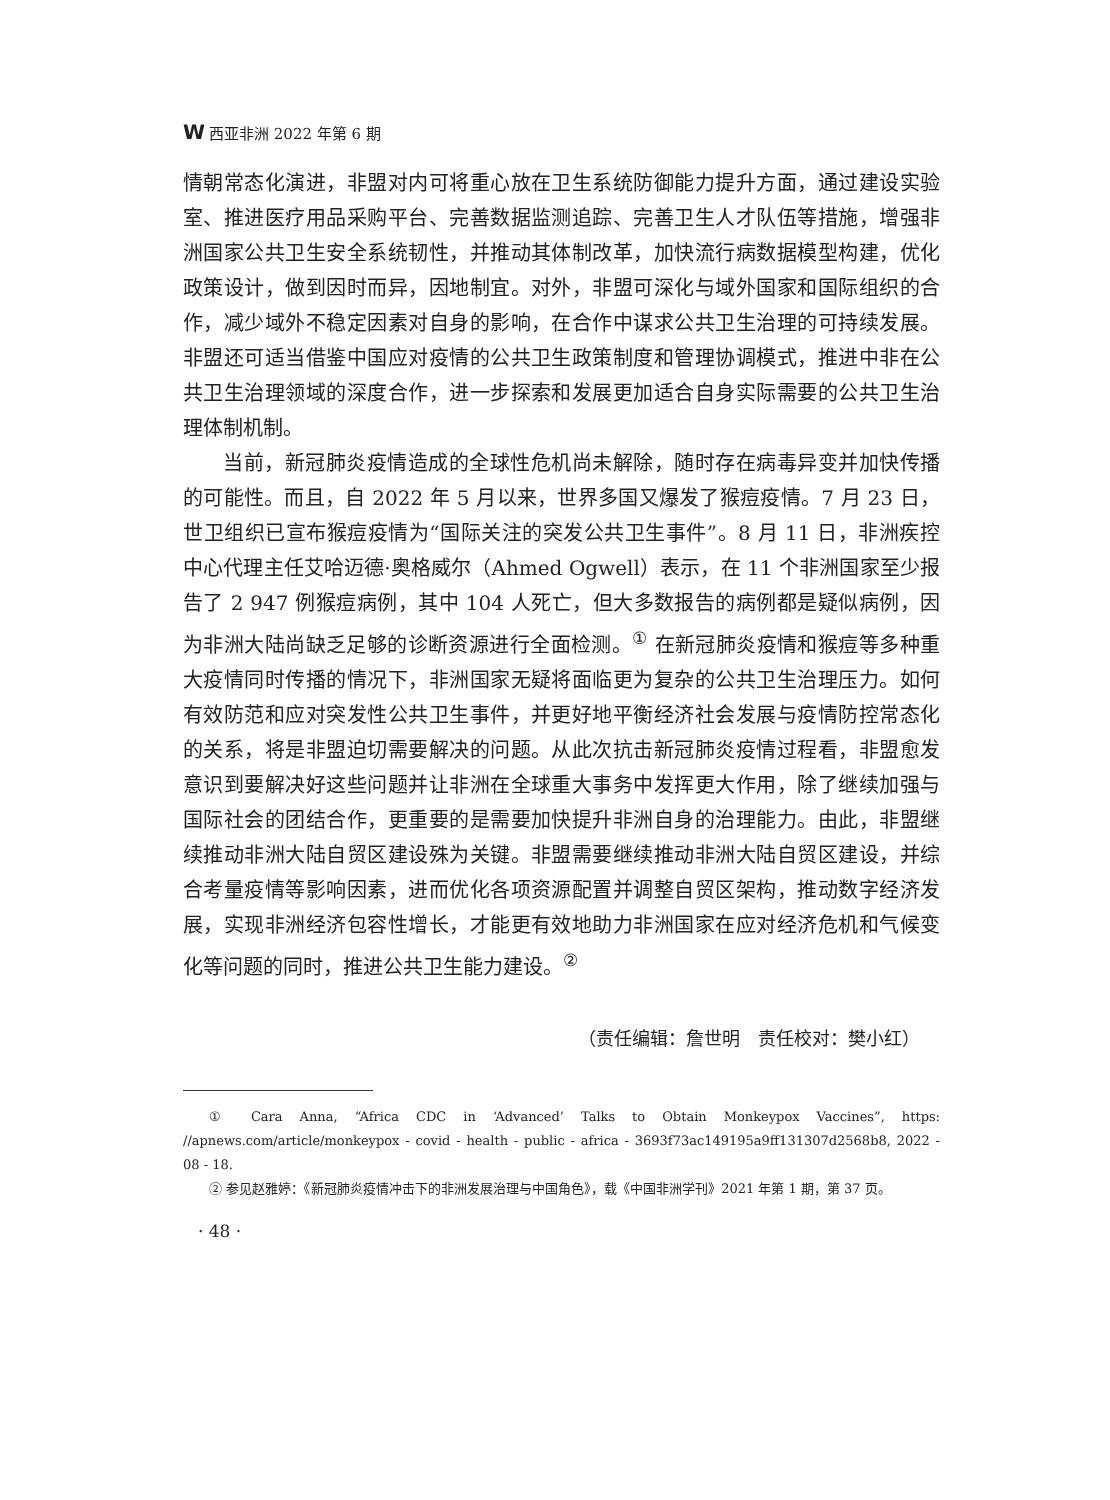W西亚非洲 2022 年第 6 期
情朝常态化演进，非盟对内可将重心放在卫生系统防御能力提升方面，通过建设实验室、推进医疗用品采购平台、完善数据监测追踪、完善卫生人才队伍等措施，增强非洲国家公共卫生安全系统韧性，并推动其体制改革，加快流行病数据模型构建，优化政策设计，做到因时而异，因地制宜。对外，非盟可深化与域外国家和国际组织的合作，减少域外不稳定因素对自身的影响，在合作中谋求公共卫生治理的可持续发展。非盟还可适当借鉴中国应对疫情的公共卫生政策制度和管理协调模式，推进中非在公共卫生治理领域的深度合作，进一步探索和发展更加适合自身实际需要的公共卫生治理体制机制。
当前，新冠肺炎疫情造成的全球性危机尚未解除，随时存在病毒异变并加快传播的可能性。而且，自 2022 年 5 月以来，世界多国又爆发了猴痘疫情。7 月 23 日，世卫组织已宣布猴痘疫情为“国际关注的突发公共卫生事件”。8 月 11 日，非洲疾控中心代理主任艾哈迈德·奥格威尔（Ahmed Ogwell）表示，在 11 个非洲国家至少报告了 2 947 例猴痘病例，其中 104 人死亡，但大多数报告的病例都是疑似病例，因为非洲大陆尚缺乏足够的诊断资源进行全面检测。<sup>①</sup> 在新冠肺炎疫情和猴痘等多种重大疫情同时传播的情况下，非洲国家无疑将面临更为复杂的公共卫生治理压力。如何有效防范和应对突发性公共卫生事件，并更好地平衡经济社会发展与疫情防控常态化的关系，将是非盟迫切需要解决的问题。从此次抗击新冠肺炎疫情过程看，非盟愈发意识到要解决好这些问题并让非洲在全球重大事务中发挥更大作用，除了继续加强与国际社会的团结合作，更重要的是需要加快提升非洲自身的治理能力。由此，非盟继续推动非洲大陆自贸区建设殊为关键。非盟需要继续推动非洲大陆自贸区建设，并综合考量疫情等影响因素，进而优化各项资源配置并调整自贸区架构，推动数字经济发展，实现非洲经济包容性增长，才能更有效地助力非洲国家在应对经济危机和气候变化等问题的同时，推进公共卫生能力建设。<sup>②</sup>
（责任编辑：詹世明　责任校对：樊小红）
① Cara Anna, “Africa CDC in ‘Advanced’ Talks to Obtain Monkeypox Vaccines”, https: //apnews.com/article/monkeypox - covid - health - public - africa - 3693f73ac149195a9ff131307d2568b8, 2022 - 08 - 18.
② 参见赵雅婷：《新冠肺炎疫情冲击下的非洲发展治理与中国角色》，载《中国非洲学刊》2021 年第 1 期，第 37 页。
· 48 ·